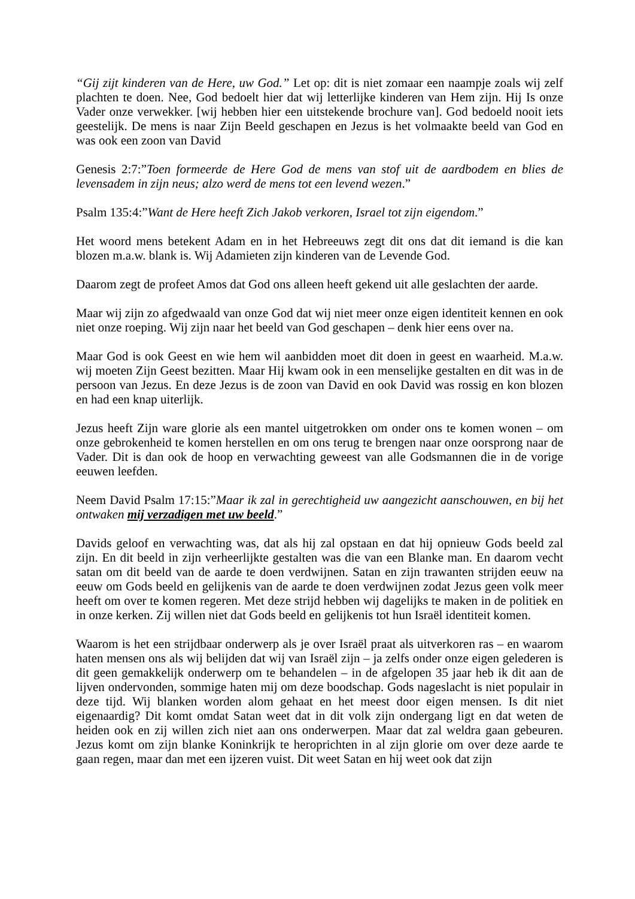“Gij zijt kinderen van de Here, uw God.” Let op: dit is niet zomaar een naampje zoals wij zelf plachten te doen. Nee, God bedoelt hier dat wij letterlijke kinderen van Hem zijn. Hij Is onze Vader onze verwekker. [wij hebben hier een uitstekende brochure van]. God bedoeld nooit iets geestelijk. De mens is naar Zijn Beeld geschapen en Jezus is het volmaakte beeld van God en was ook een zoon van David
Genesis 2:7:”Toen formeerde de Here God de mens van stof uit de aardbodem en blies de levensadem in zijn neus; alzo werd de mens tot een levend wezen.”
Psalm 135:4:”Want de Here heeft Zich Jakob verkoren, Israel tot zijn eigendom.”
Het woord mens betekent Adam en in het Hebreeuws zegt dit ons dat dit iemand is die kan blozen m.a.w. blank is. Wij Adamieten zijn kinderen van de Levende God.
Daarom zegt de profeet Amos dat God ons alleen heeft gekend uit alle geslachten der aarde.
Maar wij zijn zo afgedwaald van onze God dat wij niet meer onze eigen identiteit kennen en ook niet onze roeping. Wij zijn naar het beeld van God geschapen – denk hier eens over na.
Maar God is ook Geest en wie hem wil aanbidden moet dit doen in geest en waarheid. M.a.w. wij moeten Zijn Geest bezitten. Maar Hij kwam ook in een menselijke gestalten en dit was in de persoon van Jezus. En deze Jezus is de zoon van David en ook David was rossig en kon blozen en had een knap uiterlijk.
Jezus heeft Zijn ware glorie als een mantel uitgetrokken om onder ons te komen wonen – om onze gebrokenheid te komen herstellen en om ons terug te brengen naar onze oorsprong naar de Vader. Dit is dan ook de hoop en verwachting geweest van alle Godsmannen die in de vorige eeuwen leefden.
Neem David Psalm 17:15:”Maar ik zal in gerechtigheid uw aangezicht aanschouwen, en bij het ontwaken mij verzadigen met uw beeld.”
Davids geloof en verwachting was, dat als hij zal opstaan en dat hij opnieuw Gods beeld zal zijn. En dit beeld in zijn verheerlijkte gestalten was die van een Blanke man. En daarom vecht satan om dit beeld van de aarde te doen verdwijnen. Satan en zijn trawanten strijden eeuw na eeuw om Gods beeld en gelijkenis van de aarde te doen verdwijnen zodat Jezus geen volk meer heeft om over te komen regeren. Met deze strijd hebben wij dagelijks te maken in de politiek en in onze kerken. Zij willen niet dat Gods beeld en gelijkenis tot hun Israël identiteit komen.
Waarom is het een strijdbaar onderwerp als je over Israël praat als uitverkoren ras – en waarom haten mensen ons als wij belijden dat wij van Israël zijn – ja zelfs onder onze eigen gelederen is dit geen gemakkelijk onderwerp om te behandelen – in de afgelopen 35 jaar heb ik dit aan de lijven ondervonden, sommige haten mij om deze boodschap. Gods nageslacht is niet populair in deze tijd. Wij blanken worden alom gehaat en het meest door eigen mensen. Is dit niet eigenaardig? Dit komt omdat Satan weet dat in dit volk zijn ondergang ligt en dat weten de heiden ook en zij willen zich niet aan ons onderwerpen. Maar dat zal weldra gaan gebeuren. Jezus komt om zijn blanke Koninkrijk te heroprichten in al zijn glorie om over deze aarde te gaan regen, maar dan met een ijzeren vuist. Dit weet Satan en hij weet ook dat zijn